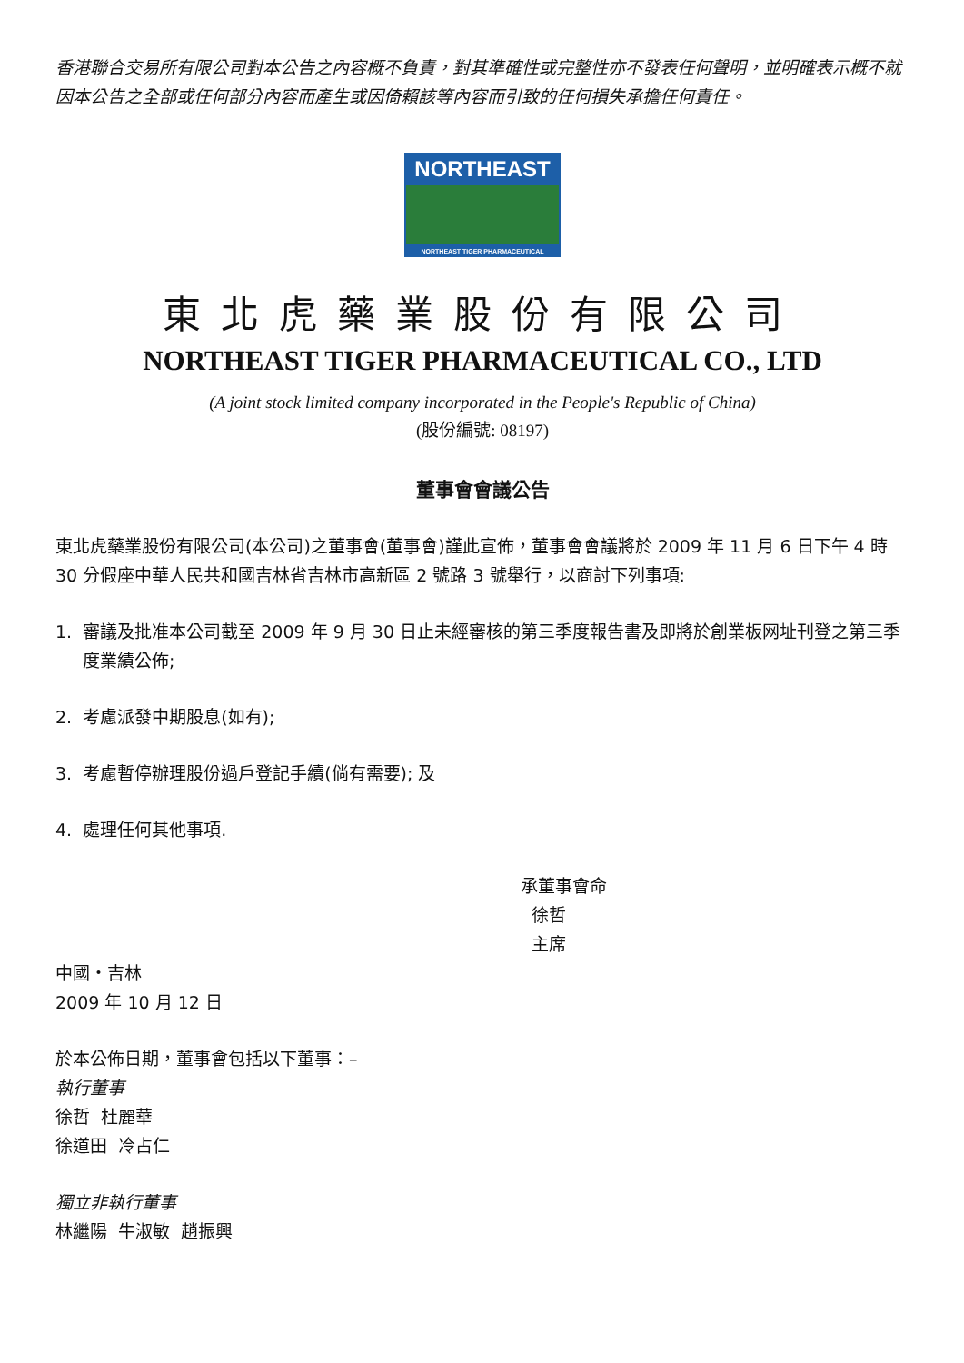香港聯合交易所有限公司對本公告之內容概不負責，對其準確性或完整性亦不發表任何聲明，並明確表示概不就因本公告之全部或任何部分內容而產生或因倚賴該等內容而引致的任何損失承擔任何責任。
NORTHEAST
NORTHEAST TIGER PHARMACEUTICAL
東北虎藥業股份有限公司
NORTHEAST TIGER PHARMACEUTICAL CO., LTD
(A joint stock limited company incorporated in the People's Republic of China)
(股份編號: 08197)
董事會會議公告
東北虎藥業股份有限公司(本公司)之董事會(董事會)謹此宣佈，董事會會議將於 2009 年 11 月 6 日下午 4 時 30 分假座中華人民共和國吉林省吉林市高新區 2 號路 3 號舉行，以商討下列事項:
1. 審議及批准本公司截至 2009 年 9 月 30 日止未經審核的第三季度報告書及即將於創業板网址刊登之第三季度業績公佈;
2. 考慮派發中期股息(如有);
3. 考慮暫停辦理股份過戶登記手續(倘有需要); 及
4. 處理任何其他事項.
承董事會命
徐哲
主席
中國・吉林
2009 年 10 月 12 日
於本公佈日期，董事會包括以下董事：–
執行董事
徐哲 杜麗華
徐道田 冷占仁
獨立非執行董事
林繼陽 牛淑敏 趙振興